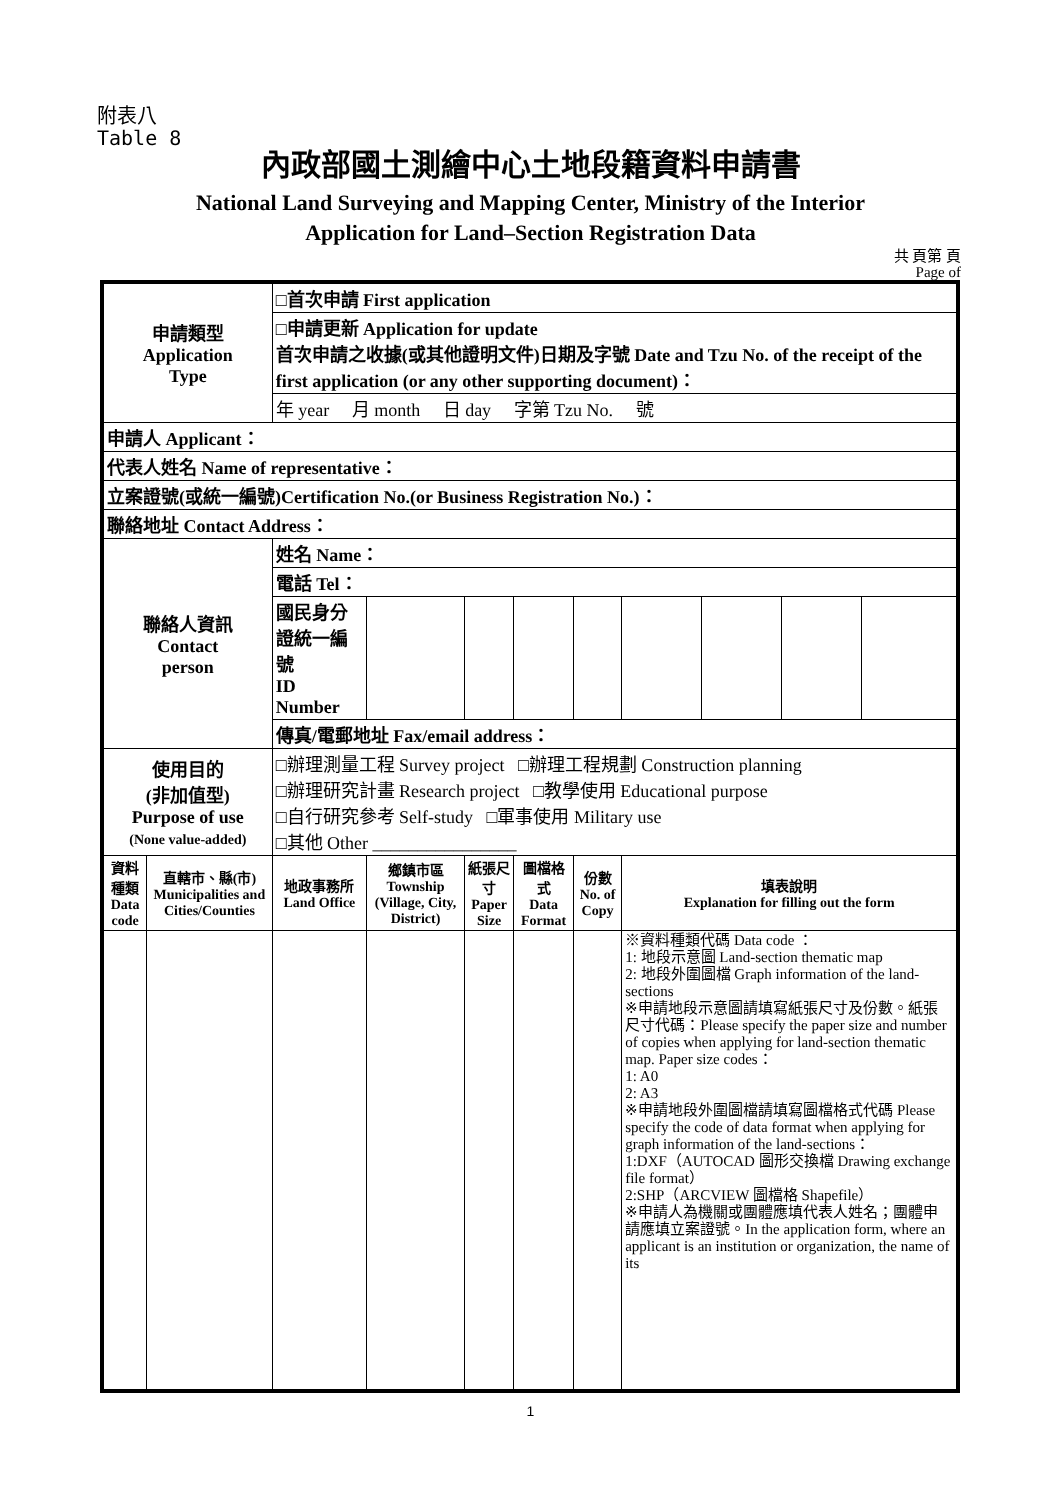附表八
Table 8
內政部國土測繪中心土地段籍資料申請書
National Land Surveying and Mapping Center, Ministry of the Interior
Application for Land–Section Registration Data
共 頁第 頁
Page of
| 申請類型 Application Type | | □首次申請 First application | | | | | | | | | |
| | | □申請更新 Application for update 首次申請之收據(或其他證明文件)日期及字號 Date and Tzu No. of the receipt of the first application (or any other supporting document)： | | | | | | | | | |
| | | 年 year 月 month 日 day 字第 Tzu No. 號 | | | | | | | | | |
| 申請人 Applicant： | | | | | | | | | | | |
| 代表人姓名 Name of representative： | | | | | | | | | | | |
| 立案證號(或統一編號)Certification No.(or Business Registration No.)： | | | | | | | | | | | |
| 聯絡地址 Contact Address： | | | | | | | | | | | |
| 聯絡人資訊 Contact person | | 姓名 Name： | | | | | | | | | |
| | | 電話 Tel： | | | | | | | | | |
| | | 國民身分證統一編號 ID Number | | | | | | | | | |
| | | 傳真/電郵地址 Fax/email address： | | | | | | | | | |
| 使用目的 (非加值型) Purpose of use (None value-added) | | □辦理測量工程 Survey project □辦理工程規劃 Construction planning □辦理研究計畫 Research project □教學使用 Educational purpose □自行研究參考 Self-study □軍事使用 Military use □其他 Other ________________ | | | | | | | | | |
| 資料種類 Data code | 直轄市、縣(市) Municipalities and Cities/Counties | 地政事務所 Land Office | 鄉鎮市區 Township (Village, City, District) | | 紙張尺寸 Paper Size | 圖檔格式 Data Format | 份數 No. of Copy | 填表說明 Explanation for filling out the form | | | |
| | | | | | | | | ※資料種類代碼 Data code ： 1: 地段示意圖 Land-section thematic map 2: 地段外圍圖檔 Graph information of the land-sections ※申請地段示意圖請填寫紙張尺寸及份數。紙張尺寸代碼：Please specify the paper size and number of copies when applying for land-section thematic map. Paper size codes： 1: A0 2: A3 ※申請地段外圍圖檔請填寫圖檔格式代碼 Please specify the code of data format when applying for graph information of the land-sections： 1:DXF（AUTOCAD 圖形交換檔 Drawing exchange file format） 2:SHP（ARCVIEW 圖檔格 Shapefile） ※申請人為機關或團體應填代表人姓名；團體申請應填立案證號。In the application form, where an applicant is an institution or organization, the name of its | | | |
1